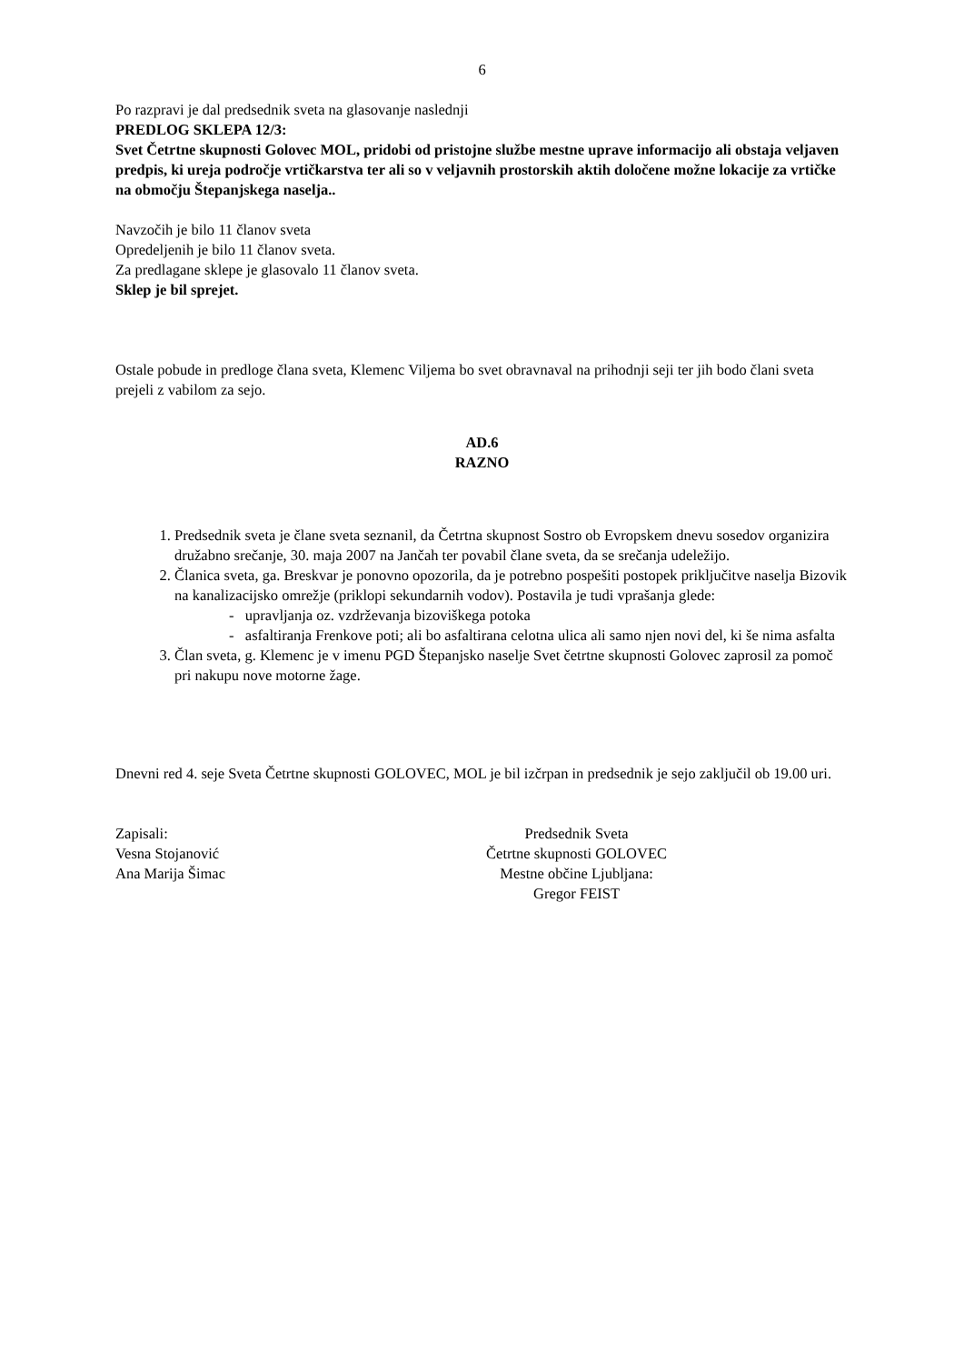6
Po razpravi je dal predsednik sveta na glasovanje naslednji
PREDLOG SKLEPA 12/3:
Svet Četrtne skupnosti Golovec MOL, pridobi od pristojne službe mestne uprave informacijo ali obstaja veljaven predpis, ki ureja področje vrtičkarstva ter ali so v veljavnih prostorskih aktih določene možne lokacije za vrtičke na območju Štepanjskega naselja..
Navzočih je bilo 11 članov sveta
Opredeljenih je bilo 11 članov sveta.
Za predlagane sklepe je glasovalo 11 članov sveta.
Sklep je bil sprejet.
Ostale pobude in predloge člana sveta, Klemenc Viljema bo svet obravnaval na prihodnji seji ter jih bodo člani sveta prejeli z vabilom za sejo.
AD.6
RAZNO
1. Predsednik sveta je člane sveta seznanil, da Četrtna skupnost Sostro ob Evropskem dnevu sosedov organizira družabno srečanje, 30. maja 2007 na Jančah ter povabil člane sveta, da se srečanja udeležijo.
2. Članica sveta, ga. Breskvar je ponovno opozorila, da je potrebno pospešiti postopek priključitve naselja Bizovik na kanalizacijsko omrežje (priklopi sekundarnih vodov). Postavila je tudi vprašanja glede:
- upravljanja oz. vzdrževanja bizoviškega potoka
- asfaltiranja Frenkove poti; ali bo asfaltirana celotna ulica ali samo njen novi del, ki še nima asfalta
3. Član sveta, g. Klemenc je v imenu PGD Štepanjsko naselje Svet četrtne skupnosti Golovec zaprosil za pomoč pri nakupu nove motorne žage.
Dnevni red 4. seje Sveta Četrtne skupnosti GOLOVEC, MOL je bil izčrpan in predsednik je sejo zaključil ob 19.00 uri.
Zapisali:
Vesna Stojanović
Ana Marija Šimac
Predsednik Sveta
Četrtne skupnosti GOLOVEC
Mestne občine Ljubljana:
Gregor FEIST